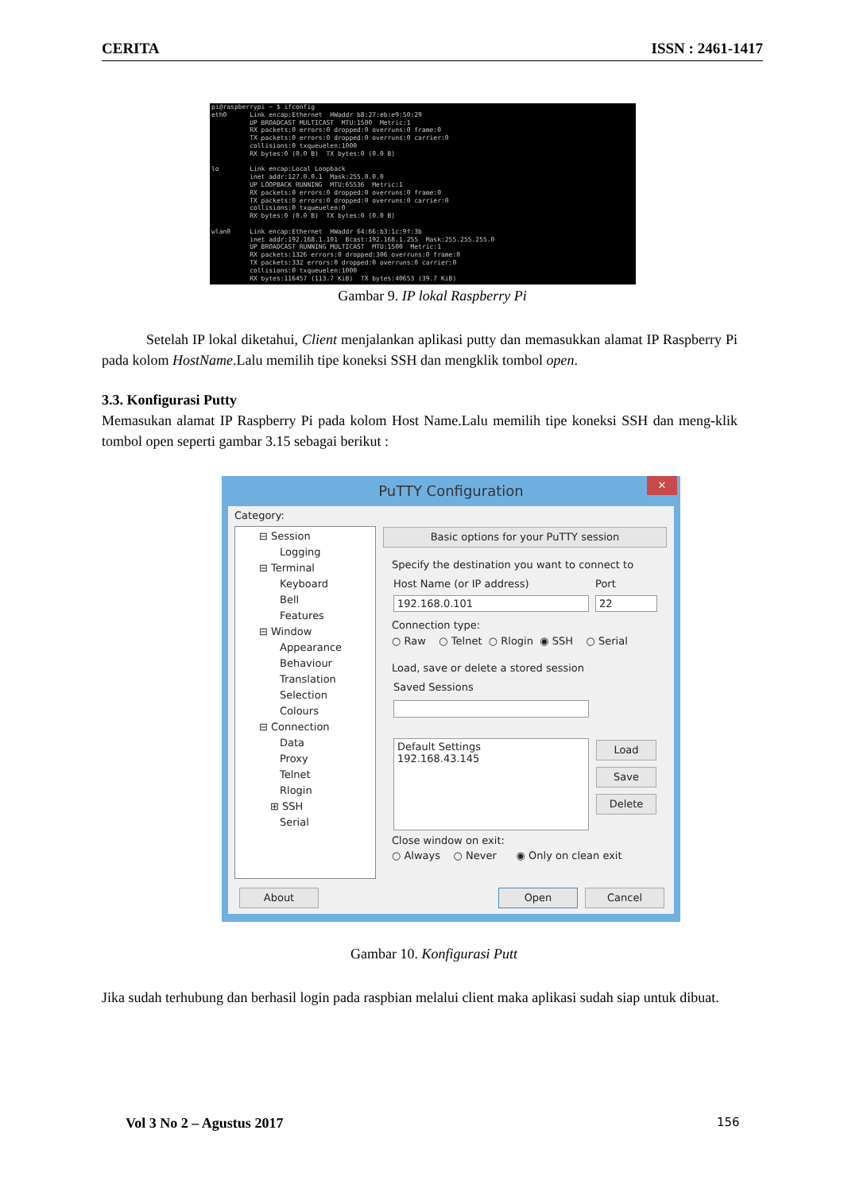CERITA ISSN : 2461-1417
pi@raspberrypi ~ $ ifconfig eth0 Link encap:Ethernet HWaddr b8:27:eb:e9:50:29 UP BROADCAST MULTICAST MTU:1500 Metric:1 RX packets:0 errors:0 dropped:0 overruns:0 frame:0 TX packets:0 errors:0 dropped:0 overruns:0 carrier:0 collisions:0 txqueuelen:1000 RX bytes:0 (0.0 B) TX bytes:0 (0.0 B) lo Link encap:Local Loopback inet addr:127.0.0.1 Mask:255.0.0.0 UP LOOPBACK RUNNING MTU:65536 Metric:1 RX packets:0 errors:0 dropped:0 overruns:0 frame:0 TX packets:0 errors:0 dropped:0 overruns:0 carrier:0 collisions:0 txqueuelen:0 RX bytes:0 (0.0 B) TX bytes:0 (0.0 B) wlan0 Link encap:Ethernet HWaddr 64:66:b3:1c:9f:3b inet addr:192.168.1.101 Bcast:192.168.1.255 Mask:255.255.255.0 UP BROADCAST RUNNING MULTICAST MTU:1500 Metric:1 RX packets:1326 errors:0 dropped:306 overruns:0 frame:0 TX packets:332 errors:0 dropped:0 overruns:0 carrier:0 collisions:0 txqueuelen:1000 RX bytes:116457 (113.7 KiB) TX bytes:40653 (39.7 KiB)
Gambar 9. IP lokal Raspberry Pi
Setelah IP lokal diketahui, Client menjalankan aplikasi putty dan memasukkan alamat IP Raspberry Pi pada kolom HostName.Lalu memilih tipe koneksi SSH dan mengklik tombol open.
3.3. Konfigurasi Putty
Memasukan alamat IP Raspberry Pi pada kolom Host Name.Lalu memilih tipe koneksi SSH dan meng-klik tombol open seperti gambar 3.15 sebagai berikut :
PuTTY Configuration
✕
Category:
⊟ Session
Logging
⊟ Terminal
Keyboard
Bell
Features
⊟ Window
Appearance
Behaviour
Translation
Selection
Colours
⊟ Connection
Data
Proxy
Telnet
Rlogin
⊞ SSH
Serial
Basic options for your PuTTY session
Specify the destination you want to connect to
Host Name (or IP address) Port
192.168.0.101 22
Connection type:
○ Raw ○ Telnet ○ Rlogin ◉ SSH ○ Serial
Load, save or delete a stored session
Saved Sessions
Default Settings
192.168.43.145
Load
Save
Delete
Close window on exit:
○ Always ○ Never ◉ Only on clean exit
About Open Cancel
Gambar 10. Konfigurasi Putt
Jika sudah terhubung dan berhasil login pada raspbian melalui client maka aplikasi sudah siap untuk dibuat.
Vol 3 No 2 – Agustus 2017 156